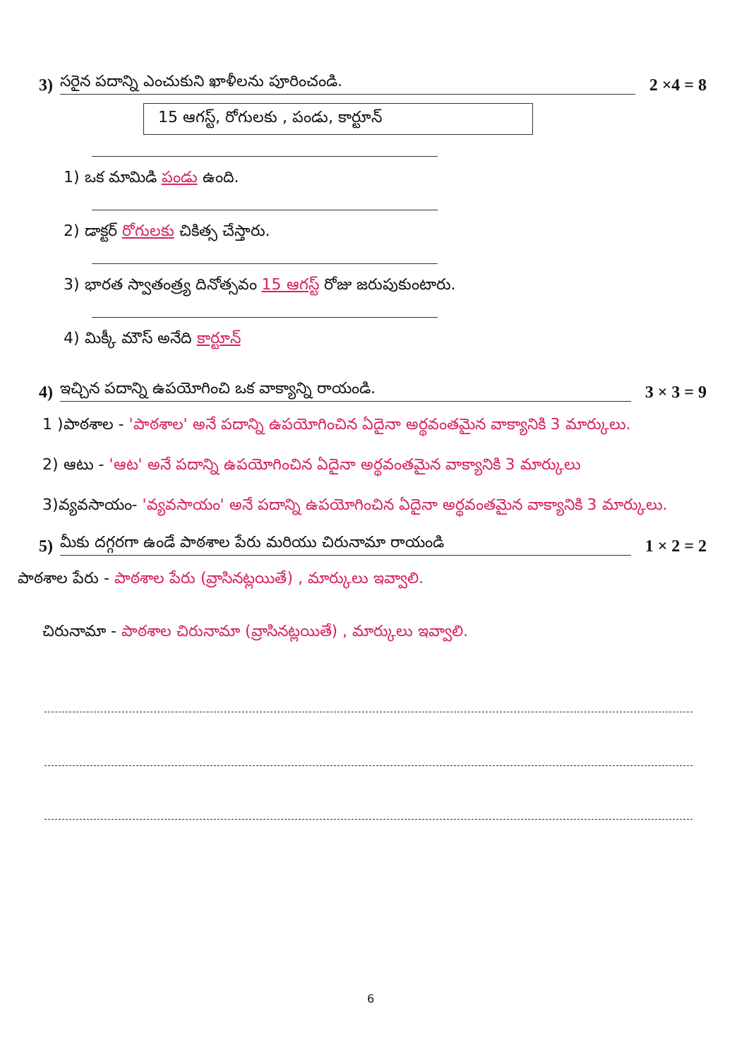3) సరైన పదాన్ని ఎంచుకుని ఖాళీలను పూరించండి. 2 ×4 = 8
15 ఆగస్ట్, రోగులకు , పండు, కార్టూన్
1) ఒక మామిడి పండు ఉంది.
2) డాక్టర్ రోగులకు చికిత్స చేస్తారు.
3) భారత స్వాతంత్ర్య దినోత్సవం 15 ఆగస్ట్ రోజు జరుపుకుంటారు.
4) మిక్కీ మౌస్ అనేది కార్టూన్
4) ఇచ్చిన పదాన్ని ఉపయోగించి ఒక వాక్యాన్ని రాయండి. 3 × 3 = 9
1 )పాఠశాల - 'పాఠశాల' అనే పదాన్ని ఉపయోగించిన ఏదైనా అర్థవంతమైన వాక్యానికి 3 మార్కులు.
2) ఆటు - 'ఆట' అనే పదాన్ని ఉపయోగించిన ఏదైనా అర్థవంతమైన వాక్యానికి 3 మార్కులు
3)వ్యవసాయం- 'వ్యవసాయం' అనే పదాన్ని ఉపయోగించిన ఏదైనా అర్థవంతమైన వాక్యానికి 3 మార్కులు.
5) మీకు దగ్గరగా ఉండే పాఠశాల పేరు మరియు చిరునామా రాయండి 1 × 2 = 2
పాఠశాల పేరు - పాఠశాల పేరు (వ్రాసినట్లయితే) , మార్కులు ఇవ్వాలి.
చిరునామా - పాఠశాల చిరునామా (వ్రాసినట్లయితే) , మార్కులు ఇవ్వాలి.
6